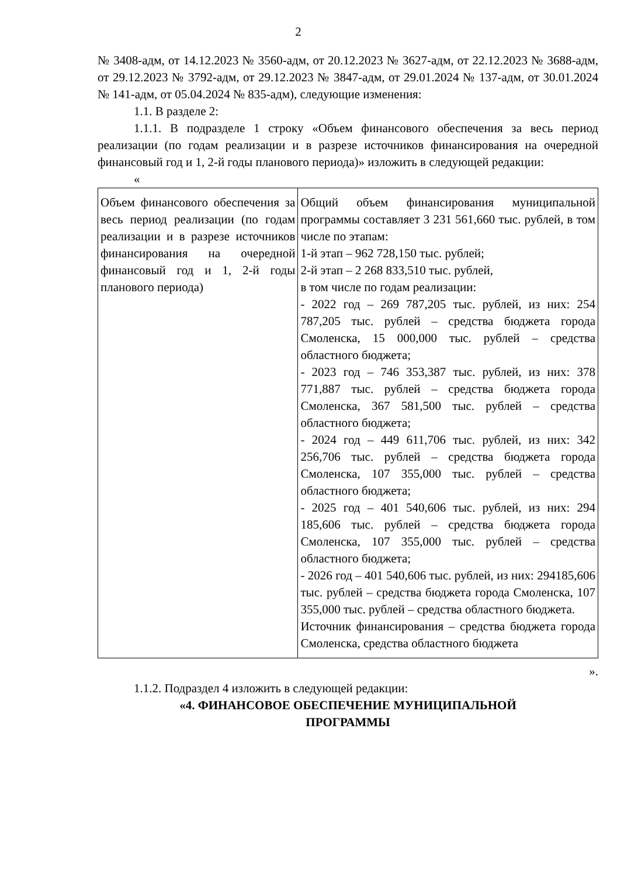2
№ 3408-адм, от 14.12.2023 № 3560-адм, от 20.12.2023 № 3627-адм, от 22.12.2023 № 3688-адм, от 29.12.2023 № 3792-адм, от 29.12.2023 № 3847-адм, от 29.01.2024 № 137-адм, от 30.01.2024 № 141-адм, от 05.04.2024 № 835-адм), следующие изменения:
1.1. В разделе 2:
1.1.1. В подразделе 1 строку «Объем финансового обеспечения за весь период реализации (по годам реализации и в разрезе источников финансирования на очередной финансовый год и 1, 2-й годы планового периода)» изложить в следующей редакции:
«
| Объем финансового обеспечения за весь период реализации (по годам реализации и в разрезе источников финансирования на очередной финансовый год и 1, 2-й годы планового периода) | Общий объем финансирования муниципальной программы составляет 3 231 561,660 тыс. рублей, в том числе по этапам: 1-й этап – 962 728,150 тыс. рублей; 2-й этап – 2 268 833,510 тыс. рублей, в том числе по годам реализации: - 2022 год – 269 787,205 тыс. рублей, из них: 254 787,205 тыс. рублей – средства бюджета города Смоленска, 15 000,000 тыс. рублей – средства областного бюджета; - 2023 год – 746 353,387 тыс. рублей, из них: 378 771,887 тыс. рублей – средства бюджета города Смоленска, 367 581,500 тыс. рублей – средства областного бюджета; - 2024 год – 449 611,706 тыс. рублей, из них: 342 256,706 тыс. рублей – средства бюджета города Смоленска, 107 355,000 тыс. рублей – средства областного бюджета; - 2025 год – 401 540,606 тыс. рублей, из них: 294 185,606 тыс. рублей – средства бюджета города Смоленска, 107 355,000 тыс. рублей – средства областного бюджета; - 2026 год – 401 540,606 тыс. рублей, из них: 294185,606 тыс. рублей – средства бюджета города Смоленска, 107 355,000 тыс. рублей – средства областного бюджета. Источник финансирования – средства бюджета города Смоленска, средства областного бюджета |
».
1.1.2. Подраздел 4 изложить в следующей редакции:
«4. ФИНАНСОВОЕ ОБЕСПЕЧЕНИЕ МУНИЦИПАЛЬНОЙ
ПРОГРАММЫ